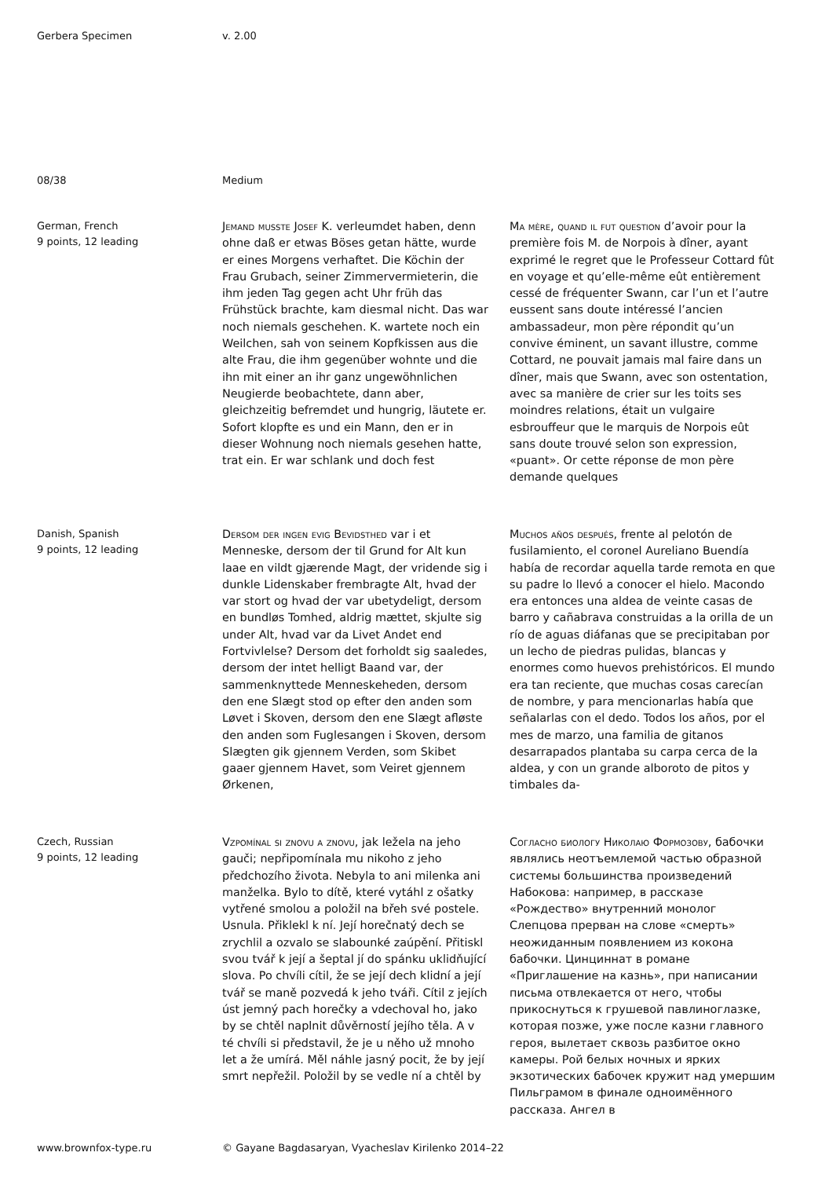Gerbera Specimen v. 2.00
08/38 Medium
German, French
9 points, 12 leading
Jemand musste Josef K. verleumdet haben, denn ohne daß er etwas Böses getan hätte, wurde er eines Morgens verhaftet. Die Köchin der Frau Grubach, seiner Zimmervermieterin, die ihm jeden Tag gegen acht Uhr früh das Frühstück brachte, kam diesmal nicht. Das war noch niemals geschehen. K. wartete noch ein Weilchen, sah von seinem Kopfkissen aus die alte Frau, die ihm gegenüber wohnte und die ihn mit einer an ihr ganz ungewöhnlichen Neugierde beobachtete, dann aber, gleichzeitig befremdet und hungrig, läutete er. Sofort klopfte es und ein Mann, den er in dieser Wohnung noch niemals gesehen hatte, trat ein. Er war schlank und doch fest
Ma mère, quand il fut question d’avoir pour la première fois M. de Norpois à dîner, ayant exprimé le regret que le Professeur Cottard fût en voyage et qu’elle-même eût entièrement cessé de fréquenter Swann, car l’un et l’autre eussent sans doute intéressé l’ancien ambassadeur, mon père répondit qu’un convive éminent, un savant illustre, comme Cottard, ne pouvait jamais mal faire dans un dîner, mais que Swann, avec son ostentation, avec sa manière de crier sur les toits ses moindres relations, était un vulgaire esbrouffeur que le marquis de Norpois eût sans doute trouvé selon son expression, «puant». Or cette réponse de mon père demande quelques
Danish, Spanish
9 points, 12 leading
Dersom der ingen evig Bevidsthed var i et Menneske, dersom der til Grund for Alt kun laae en vildt gjærende Magt, der vridende sig i dunkle Lidenskaber frembragte Alt, hvad der var stort og hvad der var ubetydeligt, dersom en bundløs Tomhed, aldrig mættet, skjulte sig under Alt, hvad var da Livet Andet end Fortvivlelse? Dersom det forholdt sig saaledes, dersom der intet helligt Baand var, der sammenknyttede Menneskeheden, dersom den ene Slægt stod op efter den anden som Løvet i Skoven, dersom den ene Slægt afløste den anden som Fuglesangen i Skoven, dersom Slægten gik gjennem Verden, som Skibet gaaer gjennem Havet, som Veiret gjennem Ørkenen,
Muchos años después, frente al pelotón de fusilamiento, el coronel Aureliano Buendía había de recordar aquella tarde remota en que su padre lo llevó a conocer el hielo. Macondo era entonces una aldea de veinte casas de barro y cañabrava construidas a la orilla de un río de aguas diáfanas que se precipitaban por un lecho de piedras pulidas, blancas y enormes como huevos prehistóricos. El mundo era tan reciente, que muchas cosas carecían de nombre, y para mencionarlas había que señalarlas con el dedo. Todos los años, por el mes de marzo, una familia de gitanos desarrapados plantaba su carpa cerca de la aldea, y con un grande alboroto de pitos y timbales da-
Czech, Russian
9 points, 12 leading
Vzpomínal si znovu a znovu, jak ležela na jeho gauči; nepřipomínala mu nikoho z jeho předchozího života. Nebyla to ani milenka ani manželka. Bylo to dítě, které vytáhl z ošatky vytřené smolou a položil na břeh své postele. Usnula. Přiklekl k ní. Její horečnatý dech se zrychlil a ozvalo se slabounké zaúpění. Přitiskl svou tvář k její a šeptal jí do spánku uklidňující slova. Po chvíli cítil, že se její dech klidní a její tvář se maně pozvedá k jeho tváři. Cítil z jejích úst jemný pach horečky a vdechoval ho, jako by se chtěl naplnit důvěrností jejího těla. A v té chvíli si představil, že je u něho už mnoho let a že umírá. Měl náhle jasný pocit, že by její smrt nepřežil. Položil by se vedle ní a chtěl by
Согласно биологу Николаю Формозову, бабочки являлись неотъемлемой частью образной системы большинства произведений Набокова: например, в рассказе «Рождество» внутренний монолог Слепцова прерван на слове «смерть» неожиданным появлением из кокона бабочки. Цинциннат в романе «Приглашение на казнь», при написании письма отвлекается от него, чтобы прикоснуться к грушевой павлиноглазке, которая позже, уже после казни главного героя, вылетает сквозь разбитое окно камеры. Рой белых ночных и ярких экзотических бабочек кружит над умершим Пильграмом в финале одноимённого рассказа. Ангел в
www.brownfox-type.ru © Gayane Bagdasaryan, Vyacheslav Kirilenko 2014–22